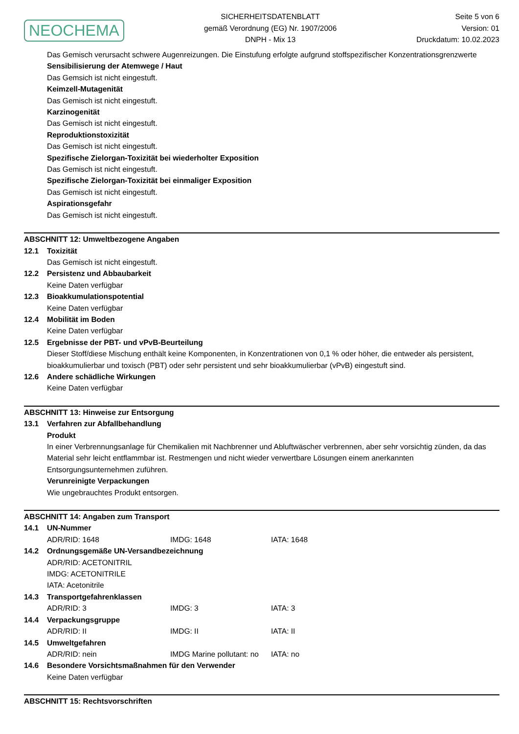NEOCHEMA
SICHERHEITSDATENBLATT
gemäß Verordnung (EG) Nr. 1907/2006
DNPH - Mix 13
Seite 5 von 6
Version: 01
Druckdatum: 10.02.2023
Das Gemisch verursacht schwere Augenreizungen. Die Einstufung erfolgte aufgrund stoffspezifischer Konzentrationsgrenzwerte
Sensibilisierung der Atemwege / Haut
Das Gemsich ist nicht eingestuft.
Keimzell-Mutagenität
Das Gemisch ist nicht eingestuft.
Karzinogenität
Das Gemisch ist nicht eingestuft.
Reproduktionstoxizität
Das Gemisch ist nicht eingestuft.
Spezifische Zielorgan-Toxizität bei wiederholter Exposition
Das Gemisch ist nicht eingestuft.
Spezifische Zielorgan-Toxizität bei einmaliger Exposition
Das Gemisch ist nicht eingestuft.
Aspirationsgefahr
Das Gemisch ist nicht eingestuft.
ABSCHNITT 12: Umweltbezogene Angaben
12.1 Toxizität
Das Gemisch ist nicht eingestuft.
12.2 Persistenz und Abbaubarkeit
Keine Daten verfügbar
12.3 Bioakkumulationspotential
Keine Daten verfügbar
12.4 Mobilität im Boden
Keine Daten verfügbar
12.5 Ergebnisse der PBT- und vPvB-Beurteilung
Dieser Stoff/diese Mischung enthält keine Komponenten, in Konzentrationen von 0,1 % oder höher, die entweder als persistent, bioakkumulierbar und toxisch (PBT) oder sehr persistent und sehr bioakkumulierbar (vPvB) eingestuft sind.
12.6 Andere schädliche Wirkungen
Keine Daten verfügbar
ABSCHNITT 13: Hinweise zur Entsorgung
13.1 Verfahren zur Abfallbehandlung
Produkt
In einer Verbrennungsanlage für Chemikalien mit Nachbrenner und Abluftwäscher verbrennen, aber sehr vorsichtig zünden, da das Material sehr leicht entflammbar ist. Restmengen und nicht wieder verwertbare Lösungen einem anerkannten Entsorgungsunternehmen zuführen.
Verunreinigte Verpackungen
Wie ungebrauchtes Produkt entsorgen.
ABSCHNITT 14: Angaben zum Transport
14.1 UN-Nummer
ADR/RID: 1648 IMDG: 1648 IATA: 1648
14.2 Ordnungsgemäße UN-Versandbezeichnung
ADR/RID: ACETONITRIL
IMDG: ACETONITRILE
IATA: Acetonitrile
14.3 Transportgefahrenklassen
ADR/RID: 3 IMDG: 3 IATA: 3
14.4 Verpackungsgruppe
ADR/RID: II IMDG: II IATA: II
14.5 Umweltgefahren
ADR/RID: nein IMDG Marine pollutant: no IATA: no
14.6 Besondere Vorsichtsmaßnahmen für den Verwender
Keine Daten verfügbar
ABSCHNITT 15: Rechtsvorschriften